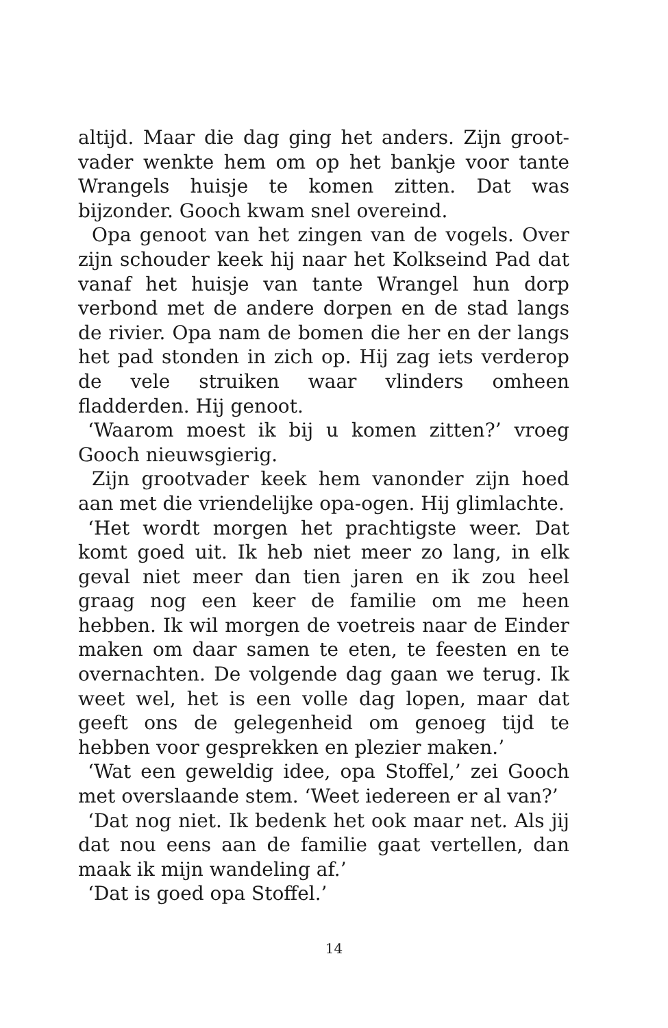altijd. Maar die dag ging het anders. Zijn groot-vader wenkte hem om op het bankje voor tante Wrangels huisje te komen zitten. Dat was bijzonder. Gooch kwam snel overeind.
Opa genoot van het zingen van de vogels. Over zijn schouder keek hij naar het Kolkseind Pad dat vanaf het huisje van tante Wrangel hun dorp verbond met de andere dorpen en de stad langs de rivier. Opa nam de bomen die her en der langs het pad stonden in zich op. Hij zag iets verderop de vele struiken waar vlinders omheen fladderden. Hij genoot.
‘Waarom moest ik bij u komen zitten?’ vroeg Gooch nieuwsgierig.
Zijn grootvader keek hem vanonder zijn hoed aan met die vriendelijke opa-ogen. Hij glimlachte.
‘Het wordt morgen het prachtigste weer. Dat komt goed uit. Ik heb niet meer zo lang, in elk geval niet meer dan tien jaren en ik zou heel graag nog een keer de familie om me heen hebben. Ik wil morgen de voetreis naar de Einder maken om daar samen te eten, te feesten en te overnachten. De volgende dag gaan we terug. Ik weet wel, het is een volle dag lopen, maar dat geeft ons de gelegenheid om genoeg tijd te hebben voor gesprekken en plezier maken.’
‘Wat een geweldig idee, opa Stoffel,’ zei Gooch met overslaande stem. ‘Weet iedereen er al van?’
‘Dat nog niet. Ik bedenk het ook maar net. Als jij dat nou eens aan de familie gaat vertellen, dan maak ik mijn wandeling af.’
‘Dat is goed opa Stoffel.’
14